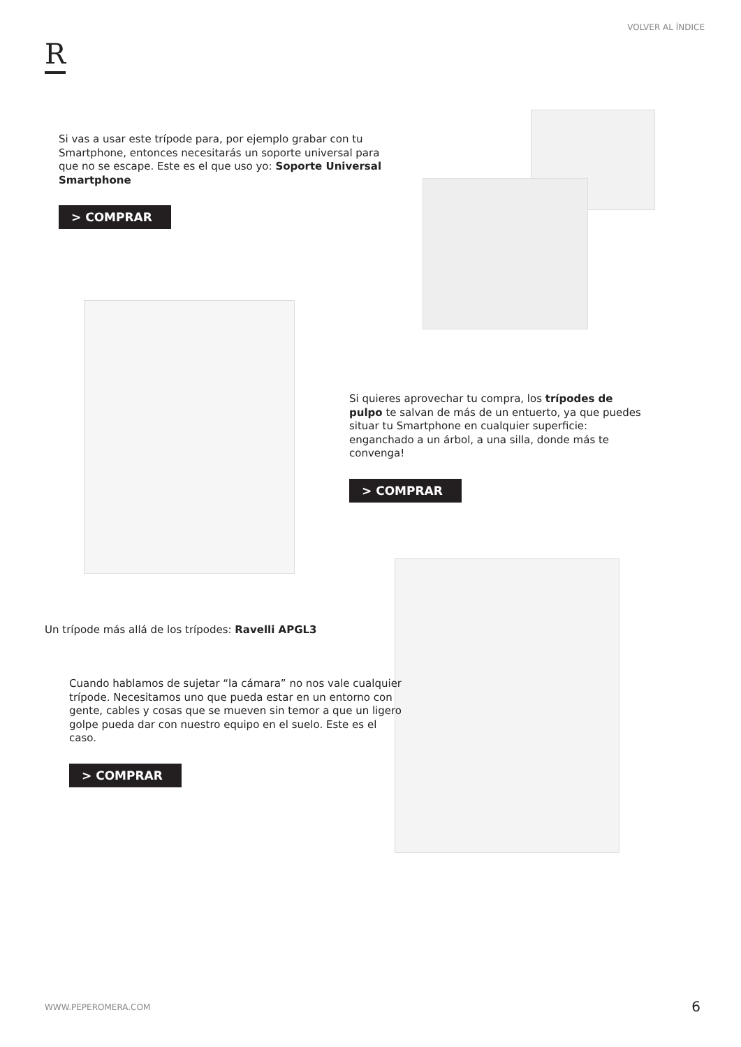VOLVER AL ÍNDICE
R
Si vas a usar este trípode para, por ejemplo grabar con tu Smartphone, entonces necesitarás un soporte universal para que no se escape. Este es el que uso yo: Soporte Universal Smartphone
> COMPRAR
Si quieres aprovechar tu compra, los trípodes de pulpo te salvan de más de un entuerto, ya que puedes situar tu Smartphone en cualquier superficie: enganchado a un árbol, a una silla, donde más te convenga!
> COMPRAR
Un trípode más allá de los trípodes: Ravelli APGL3
Cuando hablamos de sujetar “la cámara” no nos vale cualquier trípode. Necesitamos uno que pueda estar en un entorno con gente, cables y cosas que se mueven sin temor a que un ligero golpe pueda dar con nuestro equipo en el suelo. Este es el caso.
> COMPRAR
WWW.PEPEROMERA.COM 6